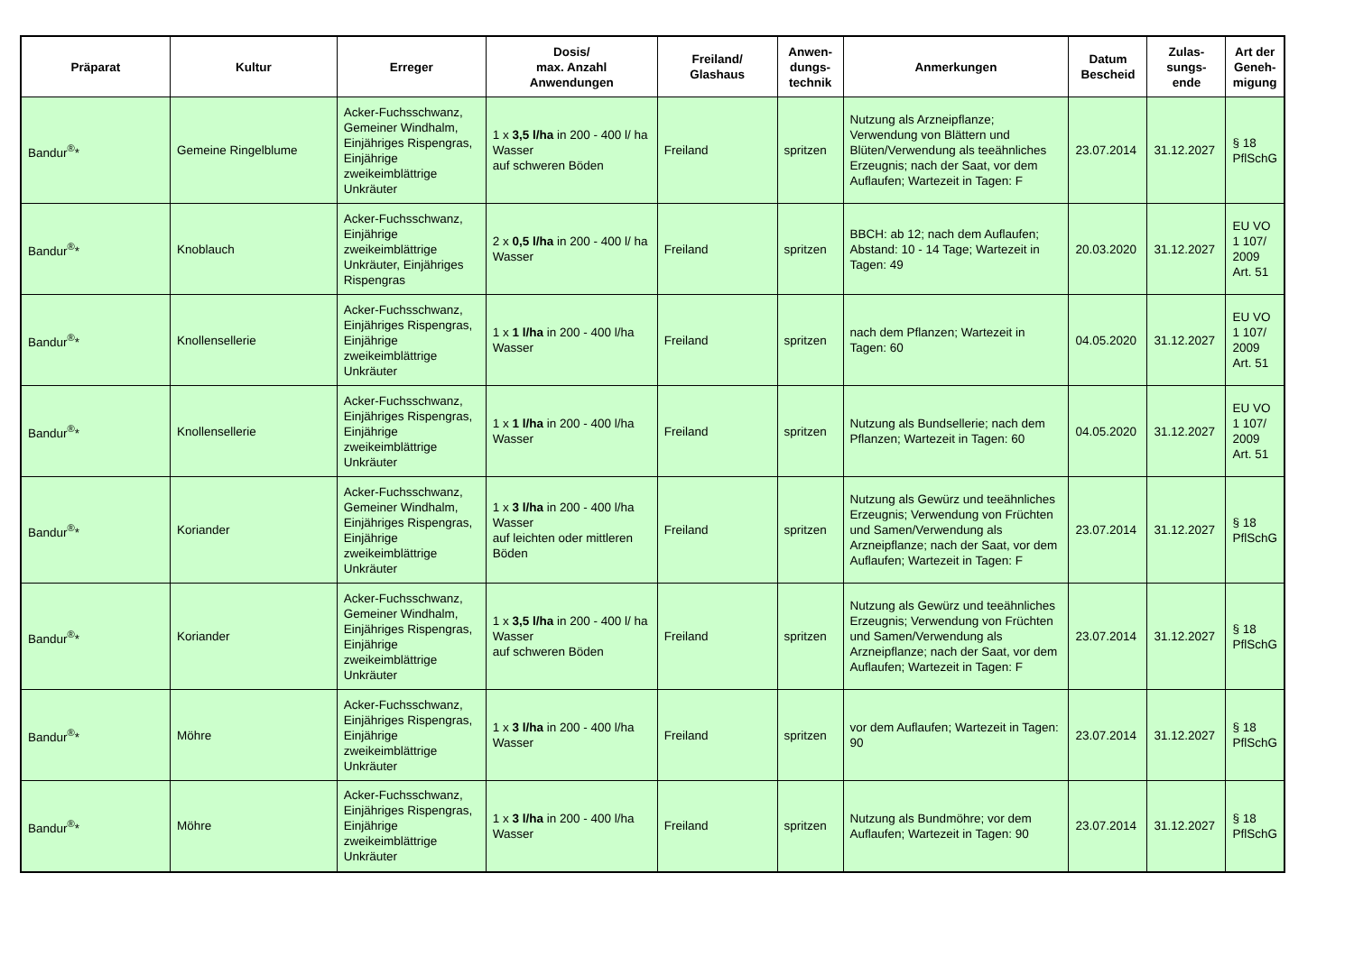| Präparat | Kultur | Erreger | Dosis/ max. Anzahl Anwendungen | Freiland/ Glashaus | Anwen- dungs- technik | Anmerkungen | Datum Bescheid | Zulas- sungs- ende | Art der Geneh- migung |
| --- | --- | --- | --- | --- | --- | --- | --- | --- | --- |
| Bandur<sup>®</sup>* | Gemeine Ringelblume | Acker-Fuchsschwanz, Gemeiner Windhalm, Einjähriges Rispengras, Einjährige zweikeimblättrige Unkräuter | 1 x 3,5 l/ha in 200 - 400 l/ ha Wasser auf schweren Böden | Freiland | spritzen | Nutzung als Arzneipflanze; Verwendung von Blättern und Blüten/Verwendung als teeähnliches Erzeugnis; nach der Saat, vor dem Auflaufen; Wartezeit in Tagen: F | 23.07.2014 | 31.12.2027 | § 18 PflSchG |
| Bandur<sup>®</sup>* | Knoblauch | Acker-Fuchsschwanz, Einjährige zweikeimblättrige Unkräuter, Einjähriges Rispengras | 2 x 0,5 l/ha in 200 - 400 l/ ha Wasser | Freiland | spritzen | BBCH: ab 12; nach dem Auflaufen; Abstand: 10 - 14 Tage; Wartezeit in Tagen: 49 | 20.03.2020 | 31.12.2027 | EU VO 1 107/ 2009 Art. 51 |
| Bandur<sup>®</sup>* | Knollensellerie | Acker-Fuchsschwanz, Einjähriges Rispengras, Einjährige zweikeimblättrige Unkräuter | 1 x 1 l/ha in 200 - 400 l/ha Wasser | Freiland | spritzen | nach dem Pflanzen; Wartezeit in Tagen: 60 | 04.05.2020 | 31.12.2027 | EU VO 1 107/ 2009 Art. 51 |
| Bandur<sup>®</sup>* | Knollensellerie | Acker-Fuchsschwanz, Einjähriges Rispengras, Einjährige zweikeimblättrige Unkräuter | 1 x 1 l/ha in 200 - 400 l/ha Wasser | Freiland | spritzen | Nutzung als Bundsellerie; nach dem Pflanzen; Wartezeit in Tagen: 60 | 04.05.2020 | 31.12.2027 | EU VO 1 107/ 2009 Art. 51 |
| Bandur<sup>®</sup>* | Koriander | Acker-Fuchsschwanz, Gemeiner Windhalm, Einjähriges Rispengras, Einjährige zweikeimblättrige Unkräuter | 1 x 3 l/ha in 200 - 400 l/ha Wasser auf leichten oder mittleren Böden | Freiland | spritzen | Nutzung als Gewürz und teeähnliches Erzeugnis; Verwendung von Früchten und Samen/Verwendung als Arzneipflanze; nach der Saat, vor dem Auflaufen; Wartezeit in Tagen: F | 23.07.2014 | 31.12.2027 | § 18 PflSchG |
| Bandur<sup>®</sup>* | Koriander | Acker-Fuchsschwanz, Gemeiner Windhalm, Einjähriges Rispengras, Einjährige zweikeimblättrige Unkräuter | 1 x 3,5 l/ha in 200 - 400 l/ ha Wasser auf schweren Böden | Freiland | spritzen | Nutzung als Gewürz und teeähnliches Erzeugnis; Verwendung von Früchten und Samen/Verwendung als Arzneipflanze; nach der Saat, vor dem Auflaufen; Wartezeit in Tagen: F | 23.07.2014 | 31.12.2027 | § 18 PflSchG |
| Bandur<sup>®</sup>* | Möhre | Acker-Fuchsschwanz, Einjähriges Rispengras, Einjährige zweikeimblättrige Unkräuter | 1 x 3 l/ha in 200 - 400 l/ha Wasser | Freiland | spritzen | vor dem Auflaufen; Wartezeit in Tagen: 90 | 23.07.2014 | 31.12.2027 | § 18 PflSchG |
| Bandur<sup>®</sup>* | Möhre | Acker-Fuchsschwanz, Einjähriges Rispengras, Einjährige zweikeimblättrige Unkräuter | 1 x 3 l/ha in 200 - 400 l/ha Wasser | Freiland | spritzen | Nutzung als Bundmöhre; vor dem Auflaufen; Wartezeit in Tagen: 90 | 23.07.2014 | 31.12.2027 | § 18 PflSchG |